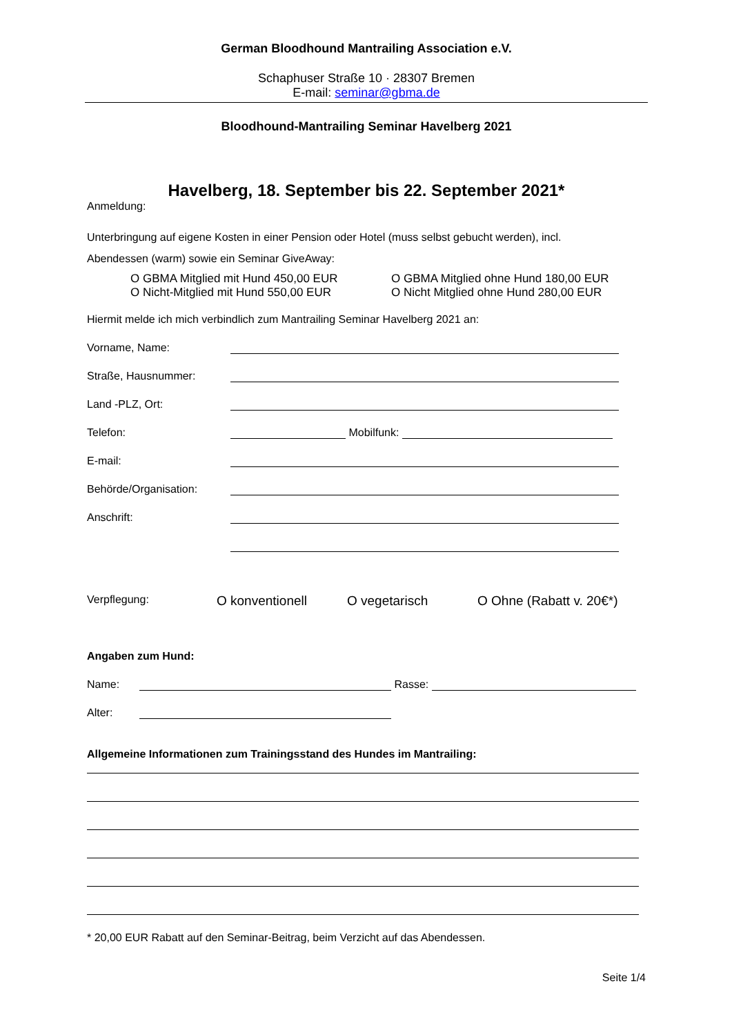German Bloodhound Mantrailing Association e.V.
Schaphuser Straße 10 · 28307 Bremen
E-mail: seminar@gbma.de
Bloodhound-Mantrailing Seminar Havelberg 2021
Havelberg, 18. September bis 22. September 2021*
Anmeldung:
Unterbringung auf eigene Kosten in einer Pension oder Hotel (muss selbst gebucht werden), incl.
Abendessen (warm) sowie ein Seminar GiveAway:
O GBMA Mitglied mit Hund 450,00 EUR
O Nicht-Mitglied mit Hund 550,00 EUR
O GBMA Mitglied ohne Hund 180,00 EUR
O Nicht Mitglied ohne Hund 280,00 EUR
Hiermit melde ich mich verbindlich zum Mantrailing Seminar Havelberg 2021 an:
Vorname, Name:
Straße, Hausnummer:
Land -PLZ, Ort:
Telefon: Mobilfunk:
E-mail:
Behörde/Organisation:
Anschrift:
Verpflegung: O konventionell O vegetarisch O Ohne (Rabatt v. 20€*)
Angaben zum Hund:
Name: Rasse:
Alter:
Allgemeine Informationen zum Trainingsstand des Hundes im Mantrailing:
* 20,00 EUR Rabatt auf den Seminar-Beitrag, beim Verzicht auf das Abendessen.
Seite 1/4